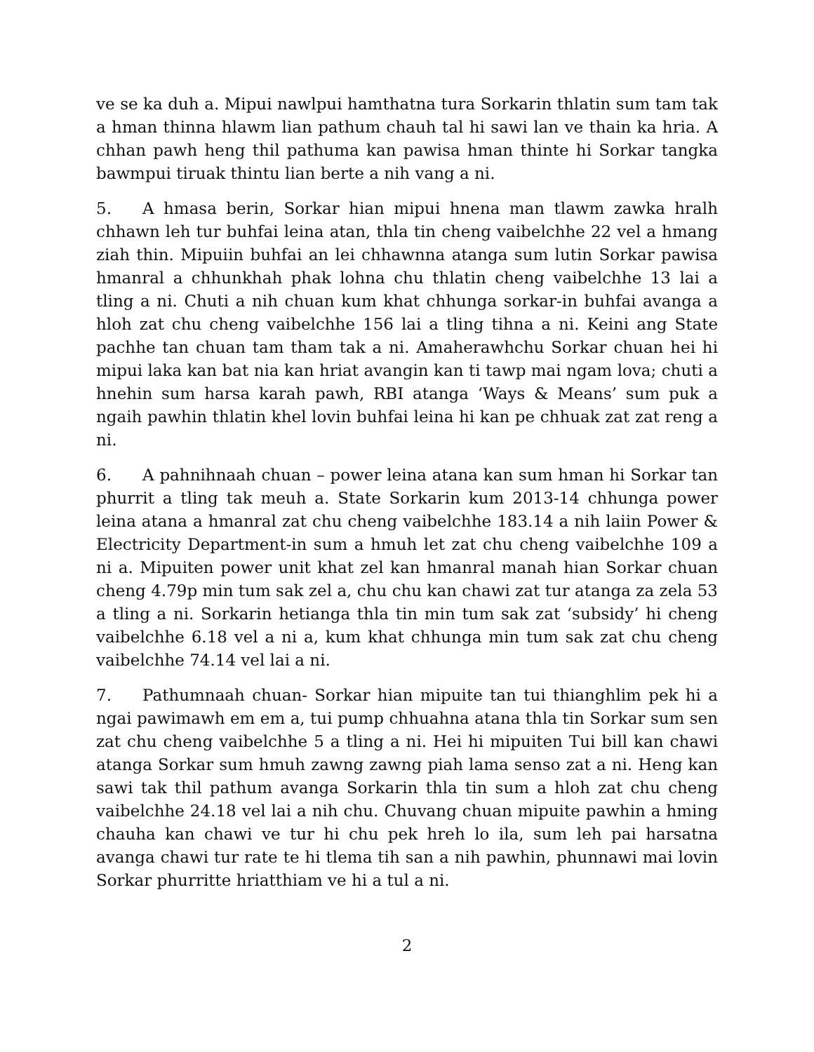ve se ka duh a. Mipui nawlpui hamthatna tura Sorkarin thlatin sum tam tak a hman thinna hlawm lian pathum chauh tal hi sawi lan ve thain ka hria. A chhan pawh heng thil pathuma kan pawisa hman thinte hi Sorkar tangka bawmpui tiruak thintu lian berte a nih vang a ni.
5. A hmasa berin, Sorkar hian mipui hnena man tlawm zawka hralh chhawn leh tur buhfai leina atan, thla tin cheng vaibelchhe 22 vel a hmang ziah thin. Mipuiin buhfai an lei chhawnna atanga sum lutin Sorkar pawisa hmanral a chhunkhah phak lohna chu thlatin cheng vaibelchhe 13 lai a tling a ni. Chuti a nih chuan kum khat chhunga sorkar-in buhfai avanga a hloh zat chu cheng vaibelchhe 156 lai a tling tihna a ni. Keini ang State pachhe tan chuan tam tham tak a ni. Amaherawhchu Sorkar chuan hei hi mipui laka kan bat nia kan hriat avangin kan ti tawp mai ngam lova; chuti a hnehin sum harsa karah pawh, RBI atanga ‘Ways & Means’ sum puk a ngaih pawhin thlatin khel lovin buhfai leina hi kan pe chhuak zat zat reng a ni.
6. A pahnihnaah chuan – power leina atana kan sum hman hi Sorkar tan phurrit a tling tak meuh a. State Sorkarin kum 2013-14 chhunga power leina atana a hmanral zat chu cheng vaibelchhe 183.14 a nih laiin Power & Electricity Department-in sum a hmuh let zat chu cheng vaibelchhe 109 a ni a. Mipuiten power unit khat zel kan hmanral manah hian Sorkar chuan cheng 4.79p min tum sak zel a, chu chu kan chawi zat tur atanga za zela 53 a tling a ni. Sorkarin hetianga thla tin min tum sak zat ‘subsidy’ hi cheng vaibelchhe 6.18 vel a ni a, kum khat chhunga min tum sak zat chu cheng vaibelchhe 74.14 vel lai a ni.
7. Pathumnaah chuan- Sorkar hian mipuite tan tui thianghlim pek hi a ngai pawimawh em em a, tui pump chhuahna atana thla tin Sorkar sum sen zat chu cheng vaibelchhe 5 a tling a ni. Hei hi mipuiten Tui bill kan chawi atanga Sorkar sum hmuh zawng zawng piah lama senso zat a ni. Heng kan sawi tak thil pathum avanga Sorkarin thla tin sum a hloh zat chu cheng vaibelchhe 24.18 vel lai a nih chu. Chuvang chuan mipuite pawhin a hming chauha kan chawi ve tur hi chu pek hreh lo ila, sum leh pai harsatna avanga chawi tur rate te hi tlema tih san a nih pawhin, phunnawi mai lovin Sorkar phurritte hriatthiam ve hi a tul a ni.
2